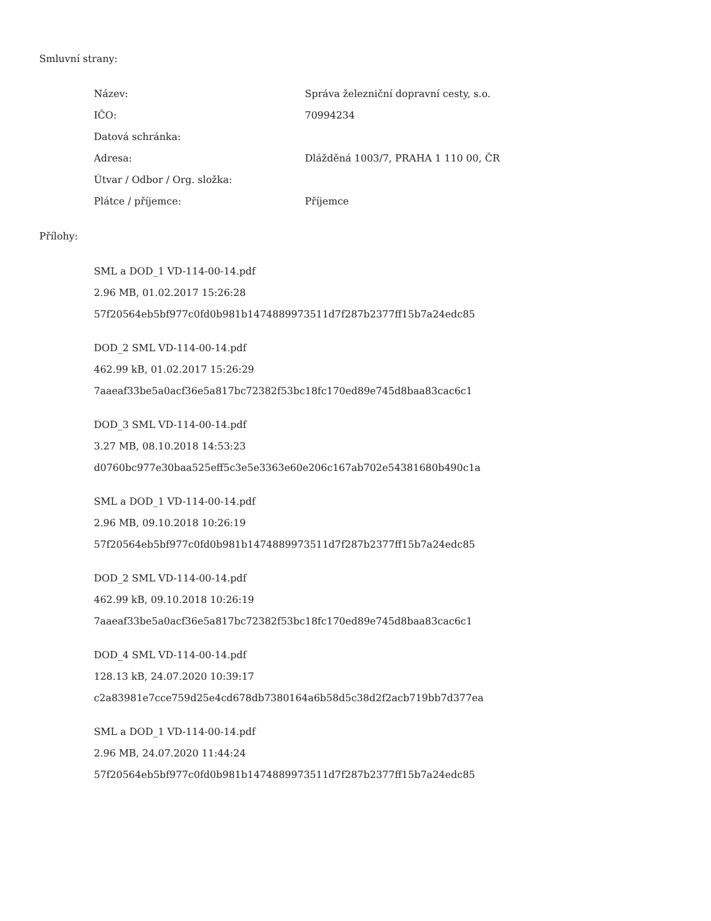Smluvní strany:
| Název: | Správa železniční dopravní cesty, s.o. |
| IČO: | 70994234 |
| Datová schránka: | |
| Adresa: | Dlážděná 1003/7, PRAHA 1 110 00, ČR |
| Útvar / Odbor / Org. složka: | |
| Plátce / příjemce: | Příjemce |
Přílohy:
SML a DOD_1 VD-114-00-14.pdf
2.96 MB, 01.02.2017 15:26:28
57f20564eb5bf977c0fd0b981b1474889973511d7f287b2377ff15b7a24edc85
DOD_2 SML VD-114-00-14.pdf
462.99 kB, 01.02.2017 15:26:29
7aaeaf33be5a0acf36e5a817bc72382f53bc18fc170ed89e745d8baa83cac6c1
DOD_3 SML VD-114-00-14.pdf
3.27 MB, 08.10.2018 14:53:23
d0760bc977e30baa525eff5c3e5e3363e60e206c167ab702e54381680b490c1a
SML a DOD_1 VD-114-00-14.pdf
2.96 MB, 09.10.2018 10:26:19
57f20564eb5bf977c0fd0b981b1474889973511d7f287b2377ff15b7a24edc85
DOD_2 SML VD-114-00-14.pdf
462.99 kB, 09.10.2018 10:26:19
7aaeaf33be5a0acf36e5a817bc72382f53bc18fc170ed89e745d8baa83cac6c1
DOD_4 SML VD-114-00-14.pdf
128.13 kB, 24.07.2020 10:39:17
c2a83981e7cce759d25e4cd678db7380164a6b58d5c38d2f2acb719bb7d377ea
SML a DOD_1 VD-114-00-14.pdf
2.96 MB, 24.07.2020 11:44:24
57f20564eb5bf977c0fd0b981b1474889973511d7f287b2377ff15b7a24edc85